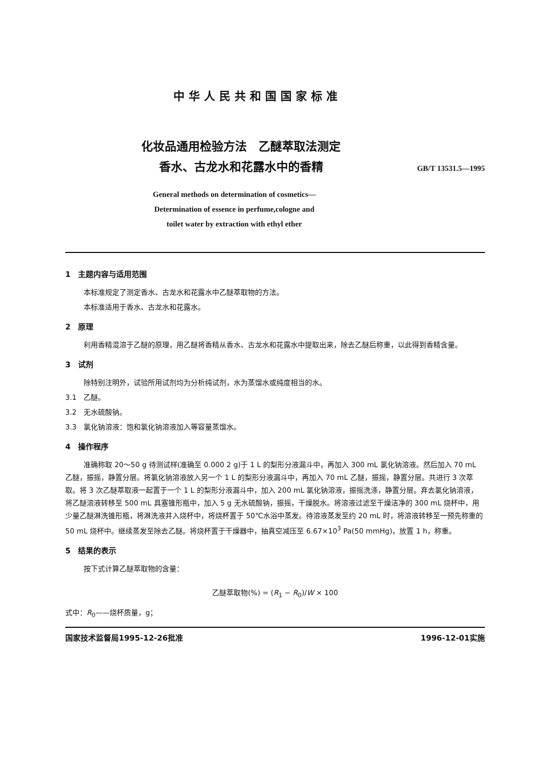中华人民共和国国家标准
化妆品通用检验方法　乙醚萃取法测定
香水、古龙水和花露水中的香精
GB/T 13531.5—1995
General methods on determination of cosmetics—
Determination of essence in perfume,cologne and
toilet water by extraction with ethyl ether
1　主题内容与适用范围
本标准规定了测定香水、古龙水和花露水中乙醚萃取物的方法。
本标准适用于香水、古龙水和花露水。
2　原理
利用香精混溶于乙醚的原理，用乙醚将香精从香水、古龙水和花露水中提取出来，除去乙醚后称重，以此得到香精含量。
3　试剂
除特别注明外，试验所用试剂均为分析纯试剂，水为蒸馏水或纯度相当的水。
3.1　乙醚。
3.2　无水硫酸钠。
3.3　氯化钠溶液：饱和氯化钠溶液加入等容量蒸馏水。
4　操作程序
准确称取 20～50 g 待测试样(准确至 0.000 2 g)于 1 L 的梨形分液漏斗中，再加入 300 mL 氯化钠溶液。然后加入 70 mL 乙醚，振摇，静置分层。将氯化钠溶液放入另一个 1 L 的梨形分液漏斗中，再加入 70 mL 乙醚，振摇，静置分层。共进行 3 次萃取。将 3 次乙醚萃取液一起置于一个 1 L 的梨形分液漏斗中，加入 200 mL 氯化钠溶液，振摇洗涤，静置分层。弃去氯化钠溶液，将乙醚溶液转移至 500 mL 具塞锥形瓶中，加入 5 g 无水硫酸钠，振摇，干燥脱水。将溶液过滤至干燥洁净的 300 mL 烧杯中，用少量乙醚淋洗锥形瓶，将淋洗液并入烧杯中，将烧杯置于 50℃水浴中蒸发。待溶液蒸发至约 20 mL 时，将溶液转移至一预先称重的 50 mL 烧杯中。继续蒸发至除去乙醚。将烧杯置于干燥器中，抽真空减压至 6.67×10<sup>3</sup> Pa(50 mmHg)，放置 1 h，称重。
5　结果的表示
按下式计算乙醚萃取物的含量：
乙醚萃取物(%) = (R<sub>1</sub> − R<sub>0</sub>)/W × 100
式中：R<sub>0</sub>——烧杯质量，g；
国家技术监督局1995-12-26批准 1996-12-01实施